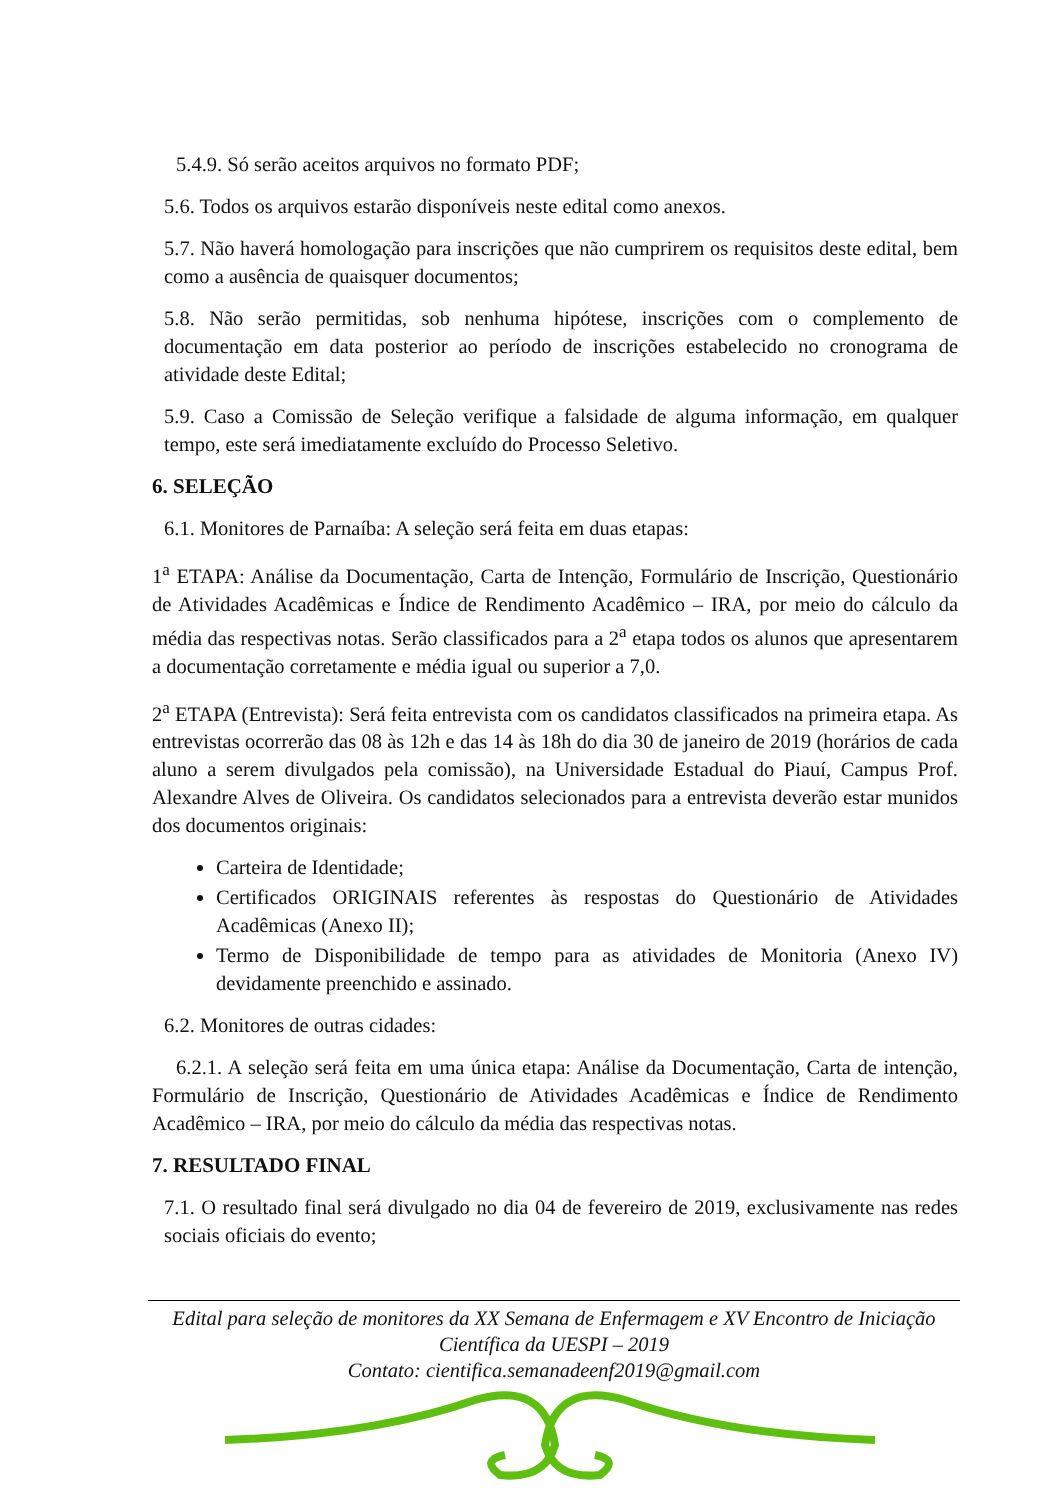5.4.9. Só serão aceitos arquivos no formato PDF;
5.6. Todos os arquivos estarão disponíveis neste edital como anexos.
5.7. Não haverá homologação para inscrições que não cumprirem os requisitos deste edital, bem como a ausência de quaisquer documentos;
5.8. Não serão permitidas, sob nenhuma hipótese, inscrições com o complemento de documentação em data posterior ao período de inscrições estabelecido no cronograma de atividade deste Edital;
5.9. Caso a Comissão de Seleção verifique a falsidade de alguma informação, em qualquer tempo, este será imediatamente excluído do Processo Seletivo.
6. SELEÇÃO
6.1. Monitores de Parnaíba: A seleção será feita em duas etapas:
1<sup>a</sup> ETAPA: Análise da Documentação, Carta de Intenção, Formulário de Inscrição, Questionário de Atividades Acadêmicas e Índice de Rendimento Acadêmico – IRA, por meio do cálculo da média das respectivas notas. Serão classificados para a 2<sup>a</sup> etapa todos os alunos que apresentarem a documentação corretamente e média igual ou superior a 7,0.
2<sup>a</sup> ETAPA (Entrevista): Será feita entrevista com os candidatos classificados na primeira etapa. As entrevistas ocorrerão das 08 às 12h e das 14 às 18h do dia 30 de janeiro de 2019 (horários de cada aluno a serem divulgados pela comissão), na Universidade Estadual do Piauí, Campus Prof. Alexandre Alves de Oliveira. Os candidatos selecionados para a entrevista deverão estar munidos dos documentos originais:
Carteira de Identidade;
Certificados ORIGINAIS referentes às respostas do Questionário de Atividades Acadêmicas (Anexo II);
Termo de Disponibilidade de tempo para as atividades de Monitoria (Anexo IV) devidamente preenchido e assinado.
6.2. Monitores de outras cidades:
6.2.1. A seleção será feita em uma única etapa: Análise da Documentação, Carta de intenção, Formulário de Inscrição, Questionário de Atividades Acadêmicas e Índice de Rendimento Acadêmico – IRA, por meio do cálculo da média das respectivas notas.
7. RESULTADO FINAL
7.1. O resultado final será divulgado no dia 04 de fevereiro de 2019, exclusivamente nas redes sociais oficiais do evento;
Edital para seleção de monitores da XX Semana de Enfermagem e XV Encontro de Iniciação Científica da UESPI – 2019
Contato: cientifica.semanadeenf2019@gmail.com